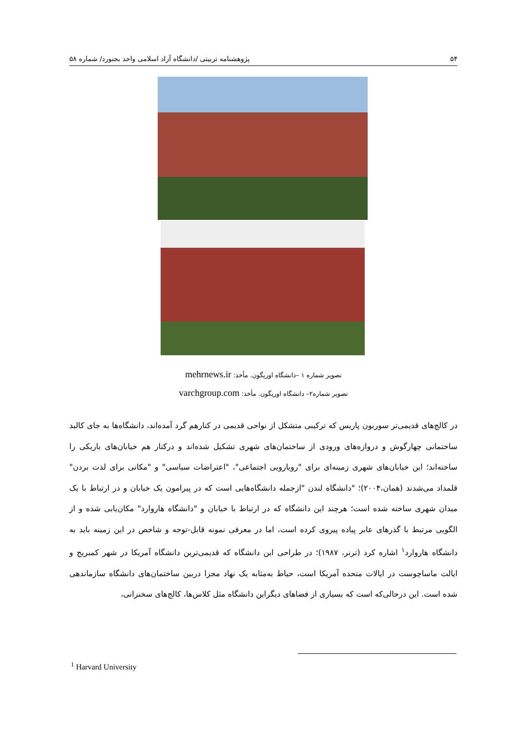۵۴ پژوهشنامه تربیتی /دانشگاه آزاد اسلامی واحد بجنورد/ شماره ۵۸
تصویر شماره ۱ –دانشگاه اوریگون. مأخذ: mehrnews.ir
تصویر شماره۲– دانشگاه اوریگون. مأخذ: varchgroup.com
در کالج‌های قدیمی‌تر سوربون پاریس که ترکیبی متشکل از نواحی قدیمی در کنارهم گرد آمده‌اند، دانشگاه‌ها به جای کالبد ساختمانی چهارگوش و دروازه‌های ورودی از ساختمان‌های شهری تشکیل شده‌اند و درکنار هم خیابان‌های باریکی را ساخته‌اند؛ این خیابان‌های شهری زمینه‌ای برای "رویارویی اجتماعی"، "اعتراضات سیاسی" و "مکانی برای لذت بردن" قلمداد می‌شدند (همان،۲۰۰۴)؛ "دانشگاه لندن "ازجمله دانشگاه‌هایی است که در پیرامون یک خیابان و در ارتباط با یک میدان شهری ساخته شده است؛ هرچند این دانشگاه که در ارتباط با خیابان و "دانشگاه هاروارد" مکان‌یابی شده و از الگویی مرتبط با گذرهای عابر پیاده پیروی کرده است، اما در معرفی نمونه قابل-توجه و شاخص در این زمینه باید به دانشگاه هاروارد<sup>۱</sup> اشاره کرد (ترنر، ۱۹۸۷)؛ در طراحی این دانشگاه که قدیمی‌ترین دانشگاه آمریکا در شهر کمبریج و ایالت ماساچوست در ایالات متحده آمریکا است، حیاط به‌مثابه یک نهاد مجزا دربین ساختمان‌های دانشگاه سازماندهی شده است. این درحالی‌که است که بسیاری از فضاهای دیگراین دانشگاه مثل کلاس‌ها، کالج‌های سخنرانی،
<sup>1</sup> Harvard University